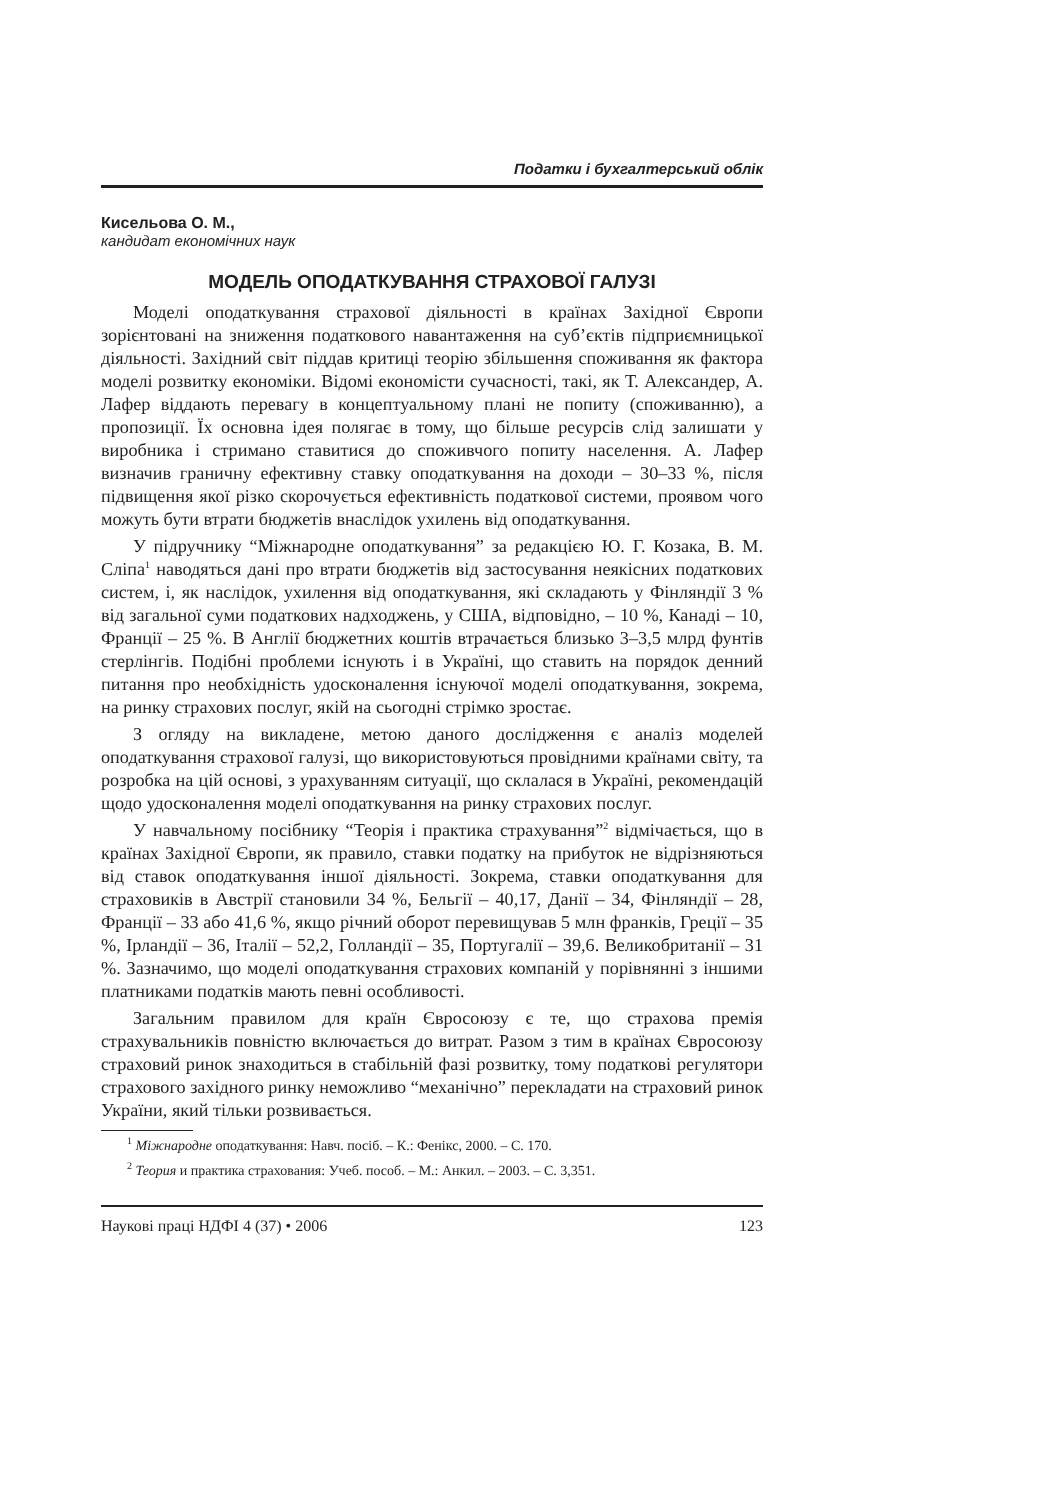Податки і бухгалтерський облік
Кисельова О. М.,
кандидат економічних наук
МОДЕЛЬ ОПОДАТКУВАННЯ СТРАХОВОЇ ГАЛУЗІ
Моделі оподаткування страхової діяльності в країнах Західної Європи зорієнтовані на зниження податкового навантаження на суб’єктів підприємницької діяльності. Західний світ піддав критиці теорію збільшення споживання як фактора моделі розвитку економіки. Відомі економісти сучасності, такі, як Т. Александер, А. Лафер віддають перевагу в концептуальному плані не попиту (споживанню), а пропозиції. Їх основна ідея полягає в тому, що більше ресурсів слід залишати у виробника і стримано ставитися до споживчого попиту населення. А. Лафер визначив граничну ефективну ставку оподаткування на доходи – 30–33 %, після підвищення якої різко скорочується ефективність податкової системи, проявом чого можуть бути втрати бюджетів внаслідок ухилень від оподаткування.
У підручнику “Міжнародне оподаткування” за редакцією Ю. Г. Козака, В. М. Сліпа<sup>1</sup> наводяться дані про втрати бюджетів від застосування неякісних податкових систем, і, як наслідок, ухилення від оподаткування, які складають у Фінляндії 3 % від загальної суми податкових надходжень, у США, відповідно, – 10 %, Канаді – 10, Франції – 25 %. В Англії бюджетних коштів втрачається близько 3–3,5 млрд фунтів стерлінгів. Подібні проблеми існують і в Україні, що ставить на порядок денний питання про необхідність удосконалення існуючої моделі оподаткування, зокрема, на ринку страхових послуг, якій на сьогодні стрімко зростає.
З огляду на викладене, метою даного дослідження є аналіз моделей оподаткування страхової галузі, що використовуються провідними країнами світу, та розробка на цій основі, з урахуванням ситуації, що склалася в Україні, рекомендацій щодо удосконалення моделі оподаткування на ринку страхових послуг.
У навчальному посібнику “Теорія і практика страхування”<sup>2</sup> відмічається, що в країнах Західної Європи, як правило, ставки податку на прибуток не відрізняються від ставок оподаткування іншої діяльності. Зокрема, ставки оподаткування для страховиків в Австрії становили 34 %, Бельгії – 40,17, Данії – 34, Фінляндії – 28, Франції – 33 або 41,6 %, якщо річний оборот перевищував 5 млн франків, Греції – 35 %, Ірландії – 36, Італії – 52,2, Голландії – 35, Португалії – 39,6. Великобританії – 31 %. Зазначимо, що моделі оподаткування страхових компаній у порівнянні з іншими платниками податків мають певні особливості.
Загальним правилом для країн Євросоюзу є те, що страхова премія страхувальників повністю включається до витрат. Разом з тим в країнах Євросоюзу страховий ринок знаходиться в стабільній фазі розвитку, тому податкові регулятори страхового західного ринку неможливо “механічно” перекладати на страховий ринок України, який тільки розвивається.
<sup>1</sup> Міжнародне оподаткування: Навч. посіб. – К.: Фенікс, 2000. – С. 170.
<sup>2</sup> Теория и практика страхования: Учеб. пособ. – М.: Анкил. – 2003. – С. 3,351.
Наукові праці НДФІ 4 (37) • 2006 123